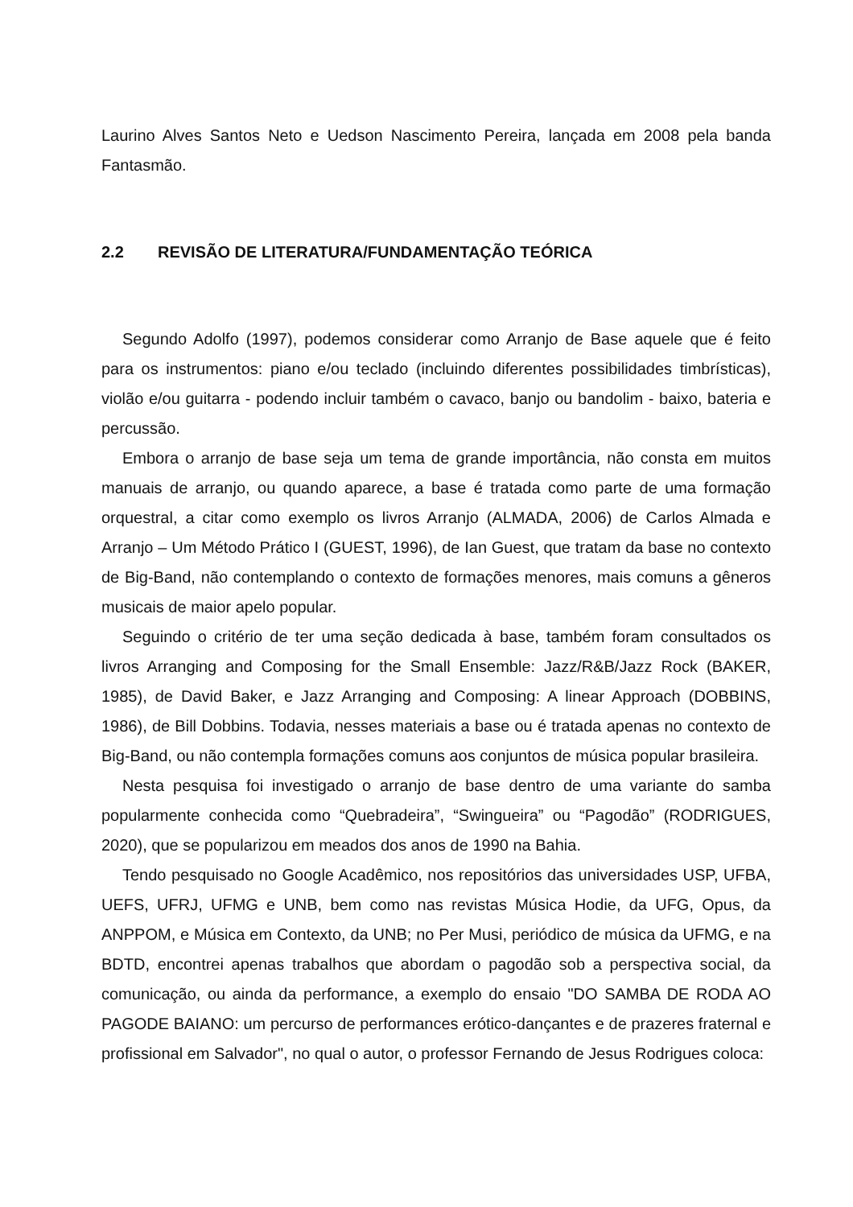Laurino Alves Santos Neto e Uedson Nascimento Pereira, lançada em 2008 pela banda Fantasmão.
2.2 REVISÃO DE LITERATURA/FUNDAMENTAÇÃO TEÓRICA
Segundo Adolfo (1997), podemos considerar como Arranjo de Base aquele que é feito para os instrumentos: piano e/ou teclado (incluindo diferentes possibilidades timbrísticas), violão e/ou guitarra - podendo incluir também o cavaco, banjo ou bandolim - baixo, bateria e percussão.
Embora o arranjo de base seja um tema de grande importância, não consta em muitos manuais de arranjo, ou quando aparece, a base é tratada como parte de uma formação orquestral, a citar como exemplo os livros Arranjo (ALMADA, 2006) de Carlos Almada e Arranjo – Um Método Prático I (GUEST, 1996), de Ian Guest, que tratam da base no contexto de Big-Band, não contemplando o contexto de formações menores, mais comuns a gêneros musicais de maior apelo popular.
Seguindo o critério de ter uma seção dedicada à base, também foram consultados os livros Arranging and Composing for the Small Ensemble: Jazz/R&B/Jazz Rock (BAKER, 1985), de David Baker, e Jazz Arranging and Composing: A linear Approach (DOBBINS, 1986), de Bill Dobbins. Todavia, nesses materiais a base ou é tratada apenas no contexto de Big-Band, ou não contempla formações comuns aos conjuntos de música popular brasileira.
Nesta pesquisa foi investigado o arranjo de base dentro de uma variante do samba popularmente conhecida como “Quebradeira”, “Swingueira” ou “Pagodão” (RODRIGUES, 2020), que se popularizou em meados dos anos de 1990 na Bahia.
Tendo pesquisado no Google Acadêmico, nos repositórios das universidades USP, UFBA, UEFS, UFRJ, UFMG e UNB, bem como nas revistas Música Hodie, da UFG, Opus, da ANPPOM, e Música em Contexto, da UNB; no Per Musi, periódico de música da UFMG, e na BDTD, encontrei apenas trabalhos que abordam o pagodão sob a perspectiva social, da comunicação, ou ainda da performance, a exemplo do ensaio "DO SAMBA DE RODA AO PAGODE BAIANO: um percurso de performances erótico-dançantes e de prazeres fraternal e profissional em Salvador", no qual o autor, o professor Fernando de Jesus Rodrigues coloca: